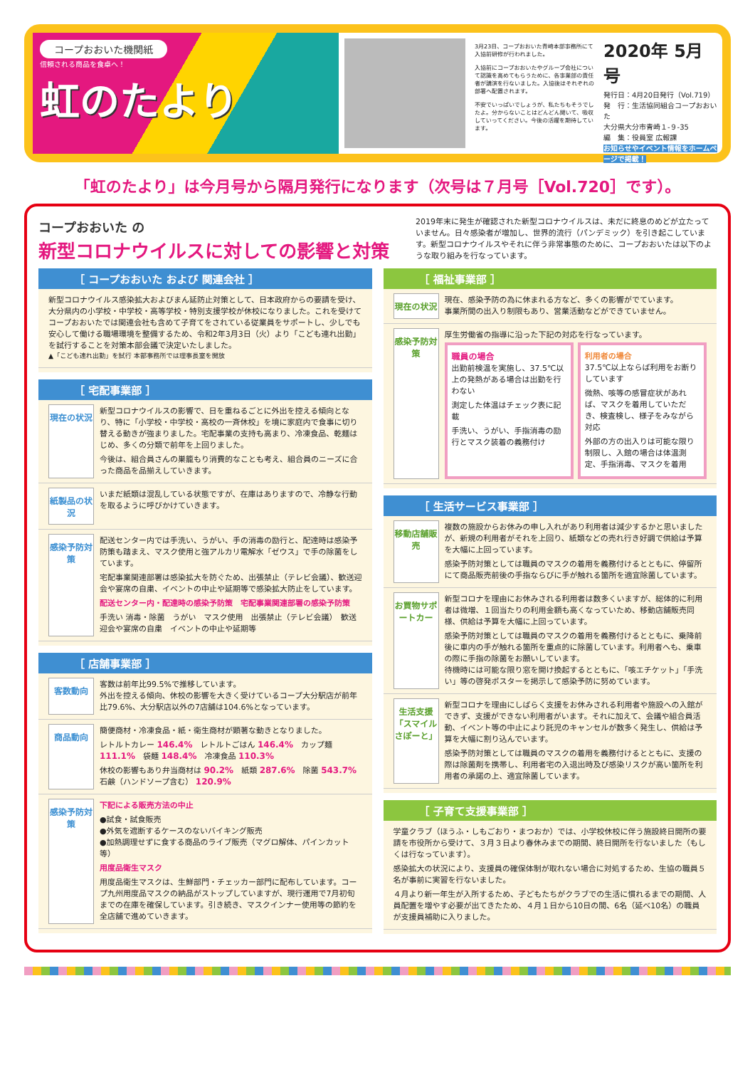コープおおいた機関紙
信頼される商品を食卓へ！
虹のたより
3月23日、コープおおいた青崎本部事務所にて入協前研修が行われました。
入協前にコープおおいたやグループ会社について認識を高めてもらうために、各事業部の責任者が講演を行ないました。入協後はそれぞれの部署へ配置されます。
不安でいっぱいでしょうが、私たちもそうでしたよ。分からないことはどんどん聞いて、吸収していってください。今後の活躍を期待しています。
2020年 5月号
発行日：4月20日発行（Vol.719）
発　行：生活協同組合コープおおいた
大分県大分市青崎１-９-35
編　集：役員室 広報課
お知らせやイベント情報をホームページで掲載！
「虹のたより」は今月号から隔月発行になります（次号は７月号［Vol.720］です）。
コープおおいた の
新型コロナウイルスに対しての影響と対策
2019年末に発生が確認された新型コロナウイルスは、未だに終息のめどが立たっていません。日々感染者が増加し、世界的流行（パンデミック）を引き起こしています。新型コロナウイルスやそれに伴う非常事態のために、コープおおいたは以下のような取り組みを行なっています。
［ コープおおいた および 関連会社 ］
新型コロナウイルス感染拡大およびまん延防止対策として、日本政府からの要請を受け、大分県内の小学校・中学校・高等学校・特別支援学校が休校になりました。これを受けてコープおおいたでは関連会社も含めて子育てをされている従業員をサポートし、少しでも安心して働ける職場環境を整備するため、令和2年3月3日（火）より「こども連れ出勤」を試行することを対策本部会議で決定いたしました。
▲「こども連れ出勤」を試行 本部事務所では理事長室を開放
［ 宅配事業部 ］
現在の状況
新型コロナウイルスの影響で、日を重ねるごとに外出を控える傾向となり、特に「小学校・中学校・高校の一斉休校」を境に家庭内で食事に切り替える動きが強まりました。宅配事業の支持も高まり、冷凍食品、乾麺はじめ、多くの分類で前年を上回りました。
今後は、組合員さんの巣籠もり消費的なことも考え、組合員のニーズに合った商品を品揃えしていきます。
紙製品の状況
いまだ紙類は混乱している状態ですが、在庫はありますので、冷静な行動を取るように呼びかけていきます。
感染予防対策
配送センター内では手洗い、うがい、手の消毒の励行と、配達時は感染予防策も踏まえ、マスク使用と強アルカリ電解水「ゼウス」で手の除菌をしています。
宅配事業関連部署は感染拡大を防ぐため、出張禁止（テレビ会議）、歓送迎会や宴席の自粛、イベントの中止や延期等で感染拡大防止をしています。
配送センター内・配達時の感染予防策　宅配事業関連部署の感染予防策
手洗い 消毒・除菌　うがい　マスク使用　出張禁止（テレビ会議）　歓送迎会や宴席の自粛　イベントの中止や延期等
［ 店舗事業部 ］
客数動向
客数は前年比99.5%で推移しています。
外出を控える傾向、休校の影響を大きく受けているコープ大分駅店が前年比79.6%、大分駅店以外の7店舗は104.6%となっています。
商品動向
簡便商材・冷凍食品・紙・衛生商材が顕著な動きとなりました。
レトルトカレー 146.4%　レトルトごはん 146.4%　カップ麺 111.1%　袋麺 148.4%　冷凍食品 110.3%
休校の影響もあり弁当商材は 90.2%　紙類 287.6%　除菌 543.7%　石鹸（ハンドソープ含む） 120.9%
感染予防対策
下記による販売方法の中止
●試食・試食販売
●外気を遮断するケースのないバイキング販売
●加熱調理せずに食する商品のライブ販売（マグロ解体、パインカット等）
用度品衛生マスク
用度品衛生マスクは、生鮮部門・チェッカー部門に配布しています。コープ九州用度品マスクの納品がストップしていますが、現行運用で7月初旬までの在庫を確保しています。引き続き、マスクインナー使用等の節約を全店舗で進めていきます。
［ 福祉事業部 ］
現在の状況
現在、感染予防の為に休まれる方など、多くの影響がでています。
事業所間の出入り制限もあり、営業活動などができていません。
感染予防対策
厚生労働省の指導に沿った下記の対応を行なっています。
職員の場合
出勤前検温を実施し、37.5℃以上の発熱がある場合は出勤を行わない
測定した体温はチェック表に記載
手洗い、うがい、手指消毒の励行とマスク装着の義務付け
利用者の場合
37.5℃以上ならば利用をお断りしています
微熱、咳等の感冒症状があれば、マスクを着用していただき、検査検し、様子をみながら対応
外部の方の出入りは可能な限り制限し、入館の場合は体温測定、手指消毒、マスクを着用
［ 生活サービス事業部 ］
移動店舗販売
複数の施設からお休みの申し入れがあり利用者は減少するかと思いましたが、新規の利用者がそれを上回り、紙類などの売れ行き好調で供給は予算を大幅に上回っています。
感染予防対策としては職員のマスクの着用を義務付けるとともに、停留所にて商品販売前後の手指ならびに手が触れる箇所を適宜除菌しています。
お買物サポートカー
新型コロナを理由にお休みされる利用者は数多くいますが、総体的に利用者は微増、１回当たりの利用金額も高くなっていため、移動店舗販売同様、供給は予算を大幅に上回っています。
感染予防対策としては職員のマスクの着用を義務付けるとともに、乗降前後に車内の手が触れる箇所を重点的に除菌しています。利用者へも、乗車の際に手指の除菌をお願いしています。
待機時には可能な限り窓を開け換起するとともに、「咳エチケット」「手洗い」等の啓発ポスターを掲示して感染予防に努めています。
生活支援「スマイルさぽーと」
新型コロナを理由にしばらく支援をお休みされる利用者や施設への入館ができず、支援ができない利用者がいます。それに加えて、会議や組合員活動、イベント等の中止により託児のキャンセルが数多く発生し、供給は予算を大幅に割り込んでいます。
感染予防対策としては職員のマスクの着用を義務付けるとともに、支援の際は除菌剤を携帯し、利用者宅の入退出時及び感染リスクが高い箇所を利用者の承諾の上、適宜除菌しています。
［ 子育て支援事業部 ］
学童クラブ（ほうふ・しもごおり・まつおか）では、小学校休校に伴う施設終日開所の要請を市役所から受けて、３月３日より春休みまでの期間、終日開所を行ないました（もしくは行なっています）。
感染拡大の状況により、支援員の確保体制が取れない場合に対処するため、生協の職員５名が事前に実習を行ないました。
４月より新一年生が入所するため、子どもたちがクラブでの生活に慣れるまでの期間、人員配置を増やす必要が出てきたため、４月１日から10日の間、6名（延べ10名）の職員が支援員補助に入りました。